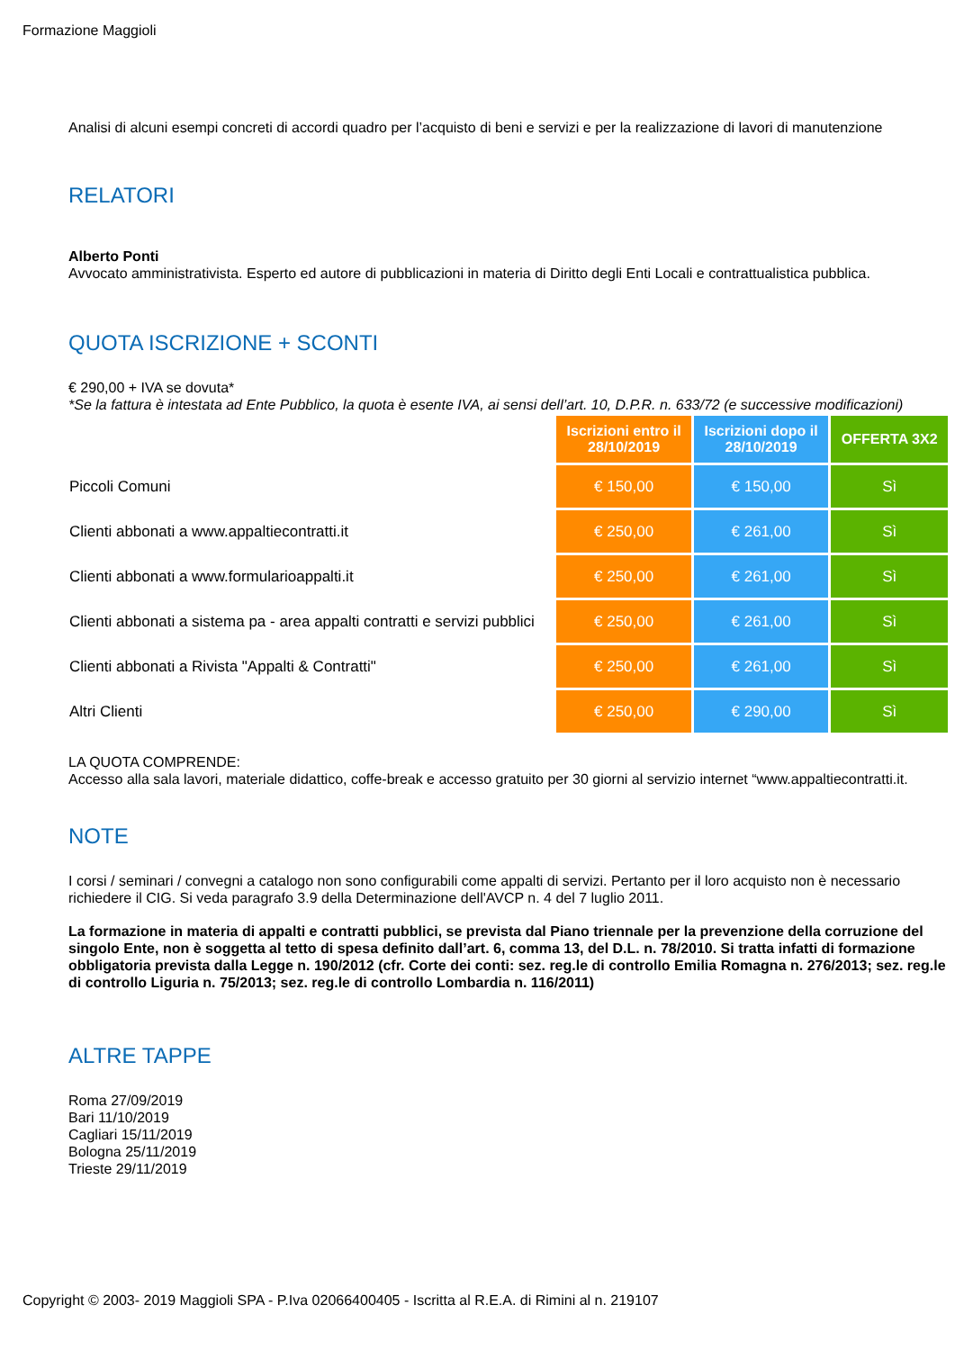Formazione Maggioli
Analisi di alcuni esempi concreti di accordi quadro per l’acquisto di beni e servizi e per la realizzazione di lavori di manutenzione
RELATORI
Alberto Ponti
Avvocato amministrativista. Esperto ed autore di pubblicazioni in materia di Diritto degli Enti Locali e contrattualistica pubblica.
QUOTA ISCRIZIONE + SCONTI
€ 290,00 + IVA se dovuta*
*Se la fattura è intestata ad Ente Pubblico, la quota è esente IVA, ai sensi dell’art. 10, D.P.R. n. 633/72 (e successive modificazioni)
| | Iscrizioni entro il 28/10/2019 | Iscrizioni dopo il 28/10/2019 | OFFERTA 3X2 |
| --- | --- | --- | --- |
| Piccoli Comuni | € 150,00 | € 150,00 | Sì |
| Clienti abbonati a www.appaltiecontratti.it | € 250,00 | € 261,00 | Sì |
| Clienti abbonati a www.formularioappalti.it | € 250,00 | € 261,00 | Sì |
| Clienti abbonati a sistema pa - area appalti contratti e servizi pubblici | € 250,00 | € 261,00 | Sì |
| Clienti abbonati a Rivista "Appalti & Contratti" | € 250,00 | € 261,00 | Sì |
| Altri Clienti | € 250,00 | € 290,00 | Sì |
LA QUOTA COMPRENDE:
Accesso alla sala lavori, materiale didattico, coffe-break e accesso gratuito per 30 giorni al servizio internet “www.appaltiecontratti.it.
NOTE
I corsi / seminari / convegni a catalogo non sono configurabili come appalti di servizi. Pertanto per il loro acquisto non è necessario richiedere il CIG. Si veda paragrafo 3.9 della Determinazione dell'AVCP n. 4 del 7 luglio 2011.
La formazione in materia di appalti e contratti pubblici, se prevista dal Piano triennale per la prevenzione della corruzione del singolo Ente, non è soggetta al tetto di spesa definito dall’art. 6, comma 13, del D.L. n. 78/2010. Si tratta infatti di formazione obbligatoria prevista dalla Legge n. 190/2012 (cfr. Corte dei conti: sez. reg.le di controllo Emilia Romagna n. 276/2013; sez. reg.le di controllo Liguria n. 75/2013; sez. reg.le di controllo Lombardia n. 116/2011)
ALTRE TAPPE
Roma 27/09/2019
Bari 11/10/2019
Cagliari 15/11/2019
Bologna 25/11/2019
Trieste 29/11/2019
Copyright © 2003- 2019 Maggioli SPA - P.Iva 02066400405 - Iscritta al R.E.A. di Rimini al n. 219107